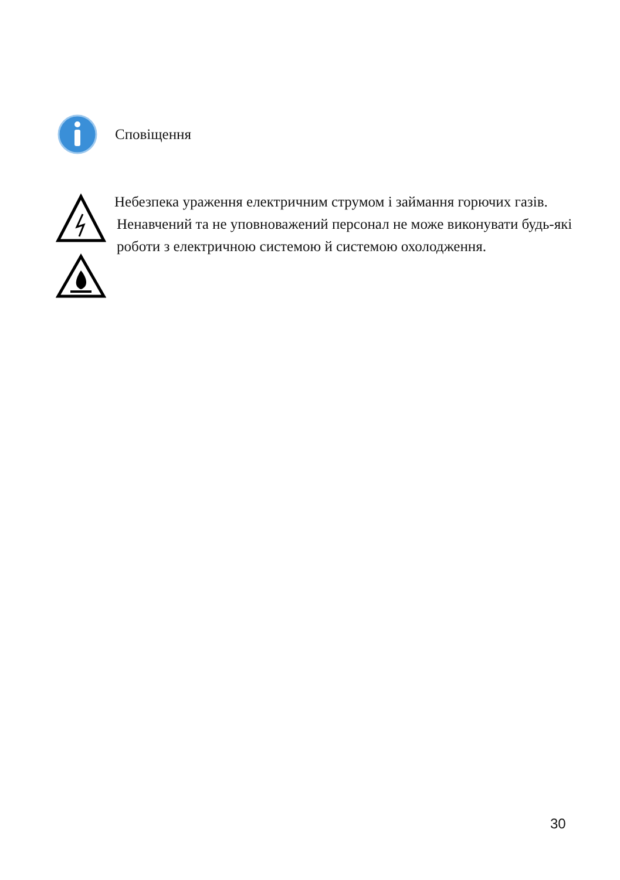Сповіщення
Небезпека ураження електричним струмом і займання горючих газів.
Ненавчений та не уповноважений персонал не може виконувати будь-які роботи з електричною системою й системою охолодження.
30